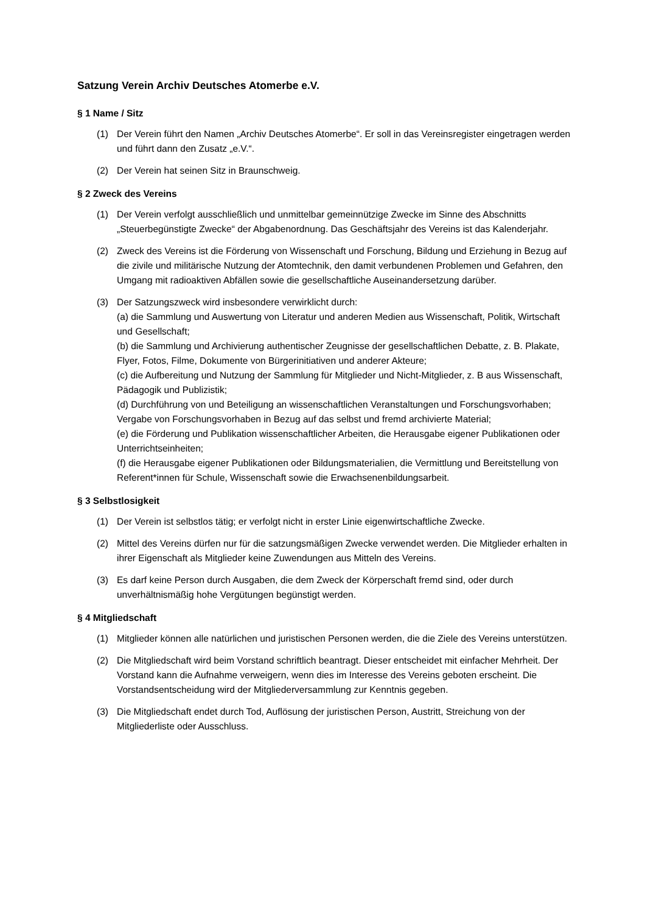Satzung Verein Archiv Deutsches Atomerbe e.V.
§ 1 Name / Sitz
(1) Der Verein führt den Namen „Archiv Deutsches Atomerbe“. Er soll in das Vereinsregister eingetragen werden und führt dann den Zusatz „e.V.“.
(2) Der Verein hat seinen Sitz in Braunschweig.
§ 2 Zweck des Vereins
(1) Der Verein verfolgt ausschließlich und unmittelbar gemeinnützige Zwecke im Sinne des Abschnitts „Steuerbegünstigte Zwecke“ der Abgabenordnung. Das Geschäftsjahr des Vereins ist das Kalenderjahr.
(2) Zweck des Vereins ist die Förderung von Wissenschaft und Forschung, Bildung und Erziehung in Bezug auf die zivile und militärische Nutzung der Atomtechnik, den damit verbundenen Problemen und Gefahren, den Umgang mit radioaktiven Abfällen sowie die gesellschaftliche Auseinandersetzung darüber.
(3) Der Satzungszweck wird insbesondere verwirklicht durch:
(a) die Sammlung und Auswertung von Literatur und anderen Medien aus Wissenschaft, Politik, Wirtschaft und Gesellschaft;
(b) die Sammlung und Archivierung authentischer Zeugnisse der gesellschaftlichen Debatte, z. B. Plakate, Flyer, Fotos, Filme, Dokumente von Bürgerinitiativen und anderer Akteure;
(c) die Aufbereitung und Nutzung der Sammlung für Mitglieder und Nicht-Mitglieder, z. B aus Wissenschaft, Pädagogik und Publizistik;
(d) Durchführung von und Beteiligung an wissenschaftlichen Veranstaltungen und Forschungsvorhaben; Vergabe von Forschungsvorhaben in Bezug auf das selbst und fremd archivierte Material;
(e) die Förderung und Publikation wissenschaftlicher Arbeiten, die Herausgabe eigener Publikationen oder Unterrichtseinheiten;
(f) die Herausgabe eigener Publikationen oder Bildungsmaterialien, die Vermittlung und Bereitstellung von Referent*innen für Schule, Wissenschaft sowie die Erwachsenenbildungsarbeit.
§ 3 Selbstlosigkeit
(1) Der Verein ist selbstlos tätig; er verfolgt nicht in erster Linie eigenwirtschaftliche Zwecke.
(2) Mittel des Vereins dürfen nur für die satzungsmäßigen Zwecke verwendet werden. Die Mitglieder erhalten in ihrer Eigenschaft als Mitglieder keine Zuwendungen aus Mitteln des Vereins.
(3) Es darf keine Person durch Ausgaben, die dem Zweck der Körperschaft fremd sind, oder durch unverhältnismäßig hohe Vergütungen begünstigt werden.
§ 4 Mitgliedschaft
(1) Mitglieder können alle natürlichen und juristischen Personen werden, die die Ziele des Vereins unterstützen.
(2) Die Mitgliedschaft wird beim Vorstand schriftlich beantragt. Dieser entscheidet mit einfacher Mehrheit. Der Vorstand kann die Aufnahme verweigern, wenn dies im Interesse des Vereins geboten erscheint. Die Vorstandsentscheidung wird der Mitgliederversammlung zur Kenntnis gegeben.
(3) Die Mitgliedschaft endet durch Tod, Auflösung der juristischen Person, Austritt, Streichung von der Mitgliederliste oder Ausschluss.